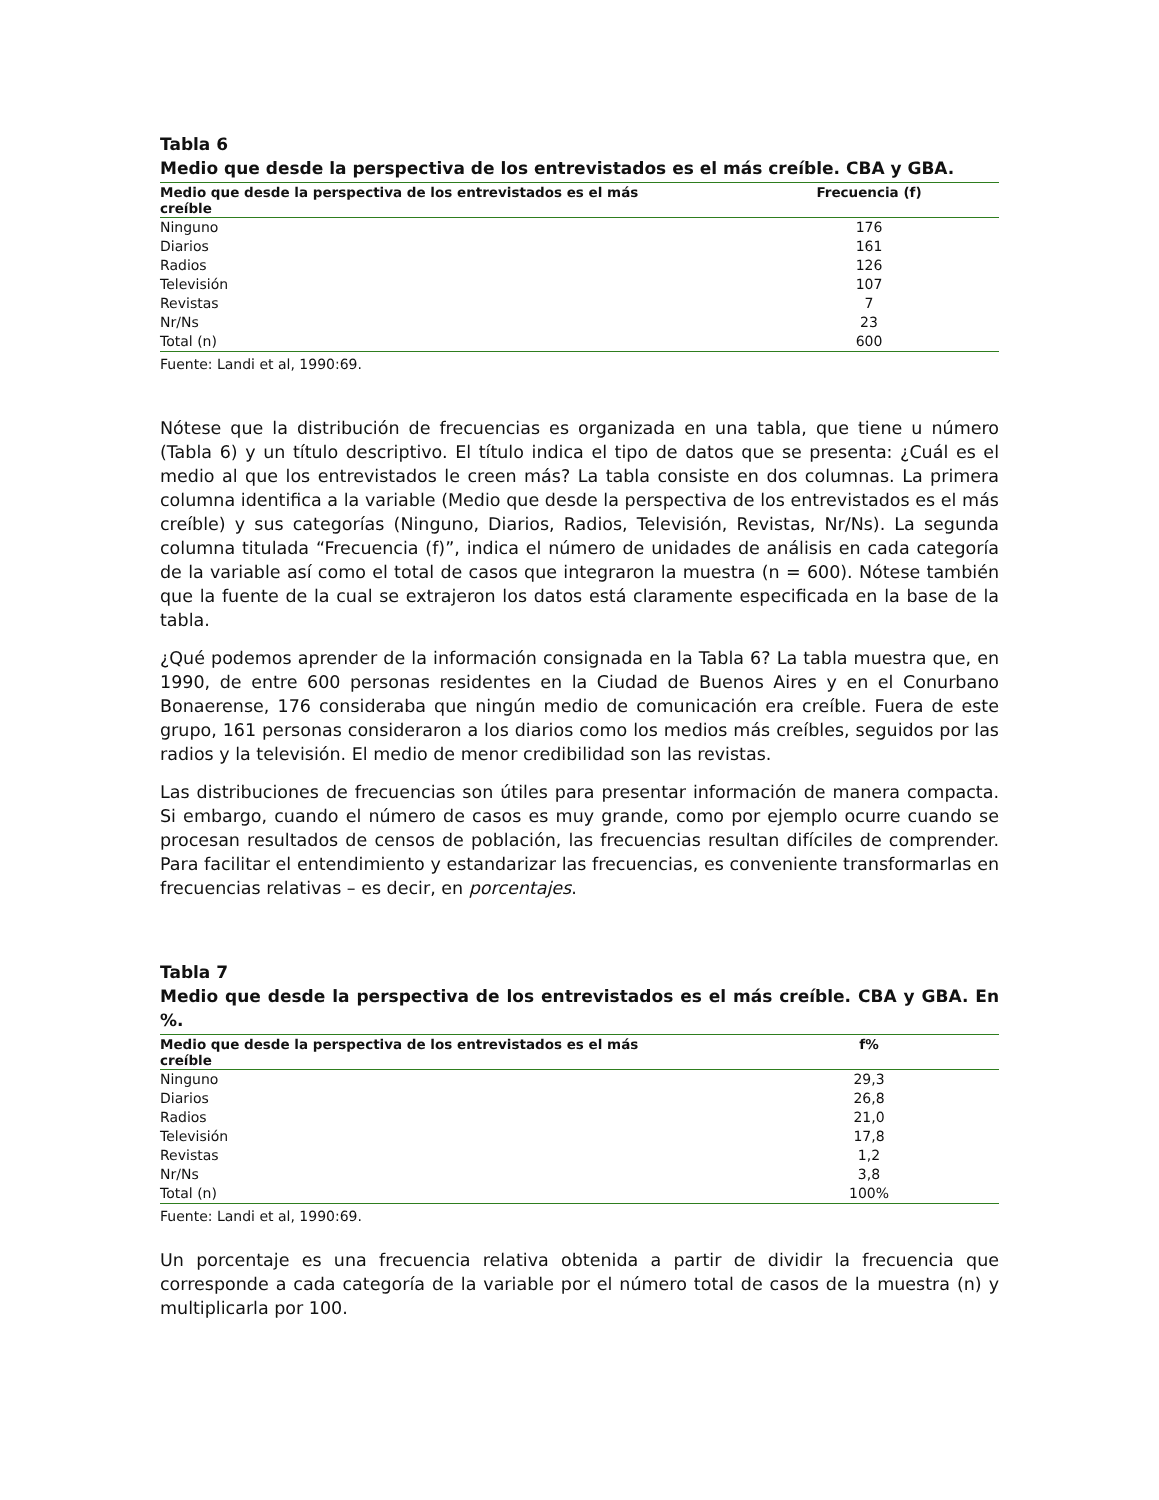Tabla 6
Medio que desde la perspectiva de los entrevistados es el más creíble. CBA y GBA.
| Medio que desde la perspectiva de los entrevistados es el más creíble | Frecuencia (f) |
| --- | --- |
| Ninguno | 176 |
| Diarios | 161 |
| Radios | 126 |
| Televisión | 107 |
| Revistas | 7 |
| Nr/Ns | 23 |
| Total (n) | 600 |
Fuente: Landi et al, 1990:69.
Nótese que la distribución de frecuencias es organizada en una tabla, que tiene u número (Tabla 6) y un título descriptivo. El título indica el tipo de datos que se presenta: ¿Cuál es el medio al que los entrevistados le creen más? La tabla consiste en dos columnas. La primera columna identifica a la variable (Medio que desde la perspectiva de los entrevistados es el más creíble) y sus categorías (Ninguno, Diarios, Radios, Televisión, Revistas, Nr/Ns). La segunda columna titulada “Frecuencia (f)”, indica el número de unidades de análisis en cada categoría de la variable así como el total de casos que integraron la muestra (n = 600). Nótese también que la fuente de la cual se extrajeron los datos está claramente especificada en la base de la tabla.
¿Qué podemos aprender de la información consignada en la Tabla 6? La tabla muestra que, en 1990, de entre 600 personas residentes en la Ciudad de Buenos Aires y en el Conurbano Bonaerense, 176 consideraba que ningún medio de comunicación era creíble. Fuera de este grupo, 161 personas consideraron a los diarios como los medios más creíbles, seguidos por las radios y la televisión. El medio de menor credibilidad son las revistas.
Las distribuciones de frecuencias son útiles para presentar información de manera compacta. Si embargo, cuando el número de casos es muy grande, como por ejemplo ocurre cuando se procesan resultados de censos de población, las frecuencias resultan difíciles de comprender. Para facilitar el entendimiento y estandarizar las frecuencias, es conveniente transformarlas en frecuencias relativas – es decir, en porcentajes.
Tabla 7
Medio que desde la perspectiva de los entrevistados es el más creíble. CBA y GBA. En %.
| Medio que desde la perspectiva de los entrevistados es el más creíble | f% |
| --- | --- |
| Ninguno | 29,3 |
| Diarios | 26,8 |
| Radios | 21,0 |
| Televisión | 17,8 |
| Revistas | 1,2 |
| Nr/Ns | 3,8 |
| Total (n) | 100% |
Fuente: Landi et al, 1990:69.
Un porcentaje es una frecuencia relativa obtenida a partir de dividir la frecuencia que corresponde a cada categoría de la variable por el número total de casos de la muestra (n) y multiplicarla por 100.